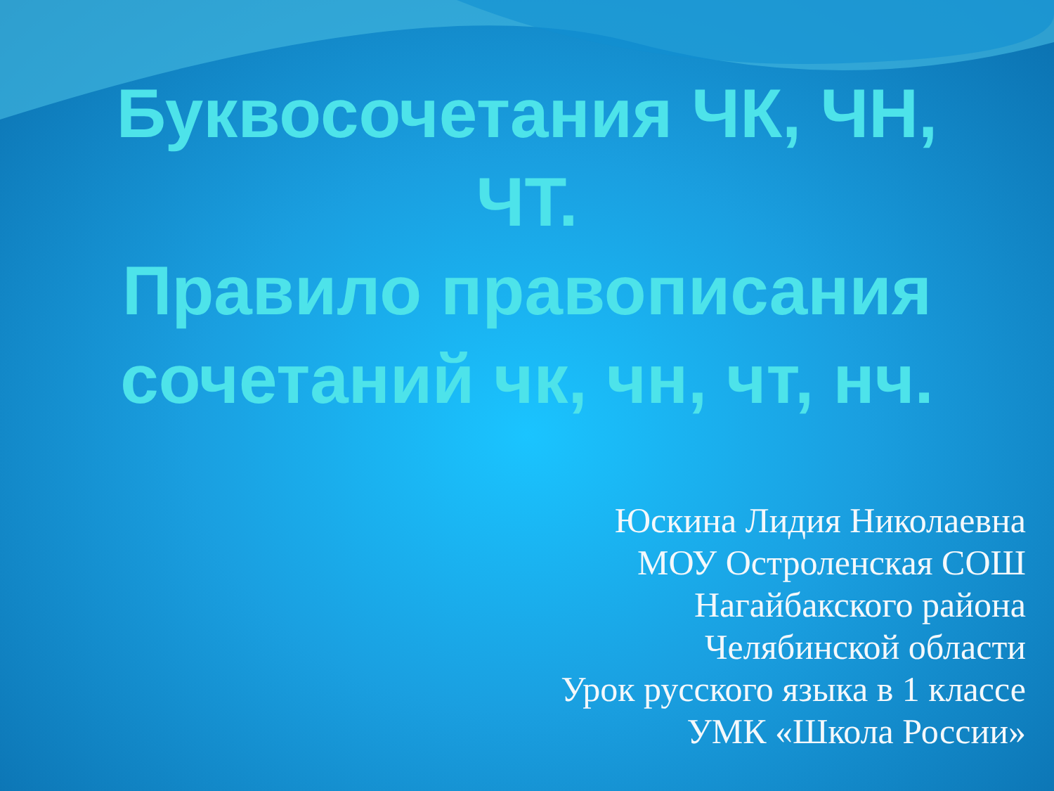Буквосочетания ЧК, ЧН,
ЧТ.
Правило правописания сочетаний чк, чн, чт, нч.
Юскина Лидия Николаевна
МОУ Остроленская СОШ
Нагайбакского района
Челябинской области
Урок русского языка в 1 классе
УМК «Школа России»